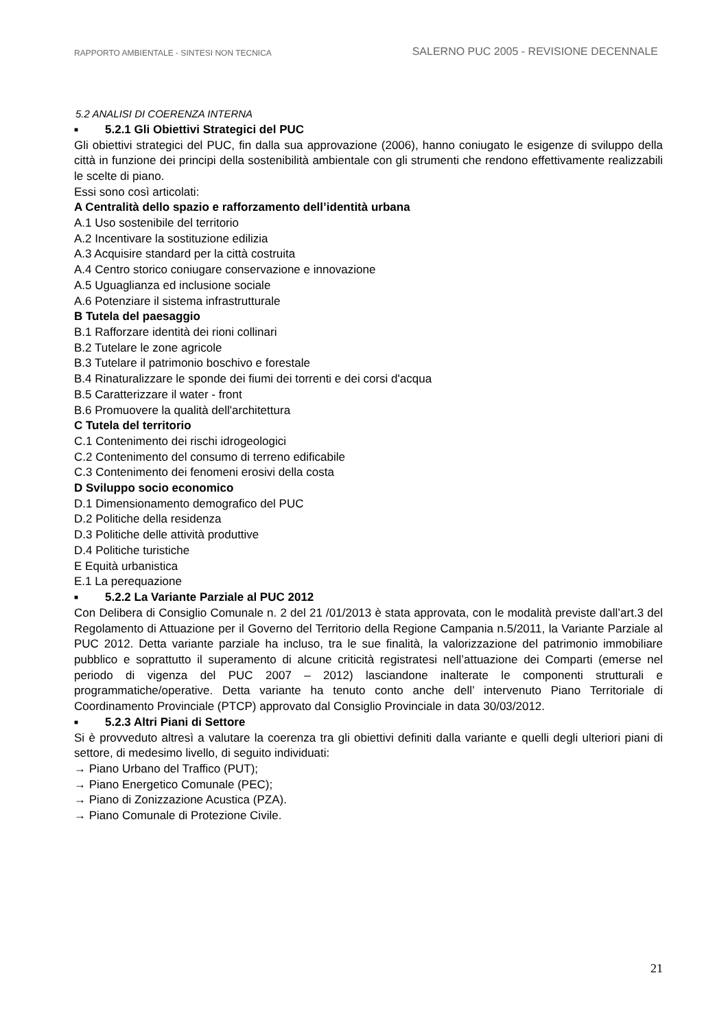RAPPORTO AMBIENTALE - SINTESI NON TECNICA
SALERNO PUC 2005 - REVISIONE DECENNALE
5.2 ANALISI DI COERENZA INTERNA
■ 5.2.1 Gli Obiettivi Strategici del PUC
Gli obiettivi strategici del PUC, fin dalla sua approvazione (2006), hanno coniugato le esigenze di sviluppo della città in funzione dei principi della sostenibilità ambientale con gli strumenti che rendono effettivamente realizzabili le scelte di piano.
Essi sono così articolati:
A Centralità dello spazio e rafforzamento dell’identità urbana
A.1 Uso sostenibile del territorio
A.2 Incentivare la sostituzione edilizia
A.3 Acquisire standard per la città costruita
A.4 Centro storico coniugare conservazione e innovazione
A.5 Uguaglianza ed inclusione sociale
A.6 Potenziare il sistema infrastrutturale
B Tutela del paesaggio
B.1 Rafforzare identità dei rioni collinari
B.2 Tutelare le zone agricole
B.3 Tutelare il patrimonio boschivo e forestale
B.4 Rinaturalizzare le sponde dei fiumi dei torrenti e dei corsi d'acqua
B.5 Caratterizzare il water - front
B.6 Promuovere la qualità dell'architettura
C Tutela del territorio
C.1 Contenimento dei rischi idrogeologici
C.2 Contenimento del consumo di terreno edificabile
C.3 Contenimento dei fenomeni erosivi della costa
D Sviluppo socio economico
D.1 Dimensionamento demografico del PUC
D.2 Politiche della residenza
D.3 Politiche delle attività produttive
D.4 Politiche turistiche
E Equità urbanistica
E.1 La perequazione
■ 5.2.2 La Variante Parziale al PUC 2012
Con Delibera di Consiglio Comunale n. 2 del 21 /01/2013 è stata approvata, con le modalità previste dall’art.3 del Regolamento di Attuazione per il Governo del Territorio della Regione Campania n.5/2011, la Variante Parziale al PUC 2012. Detta variante parziale ha incluso, tra le sue finalità, la valorizzazione del patrimonio immobiliare pubblico e soprattutto il superamento di alcune criticità registratesi nell’attuazione dei Comparti (emerse nel periodo di vigenza del PUC 2007 – 2012) lasciandone inalterate le componenti strutturali e programmatiche/operative. Detta variante ha tenuto conto anche dell’ intervenuto Piano Territoriale di Coordinamento Provinciale (PTCP) approvato dal Consiglio Provinciale in data 30/03/2012.
■ 5.2.3 Altri Piani di Settore
Si è provveduto altresì a valutare la coerenza tra gli obiettivi definiti dalla variante e quelli degli ulteriori piani di settore, di medesimo livello, di seguito individuati:
→ Piano Urbano del Traffico (PUT);
→ Piano Energetico Comunale (PEC);
→ Piano di Zonizzazione Acustica (PZA).
→ Piano Comunale di Protezione Civile.
21